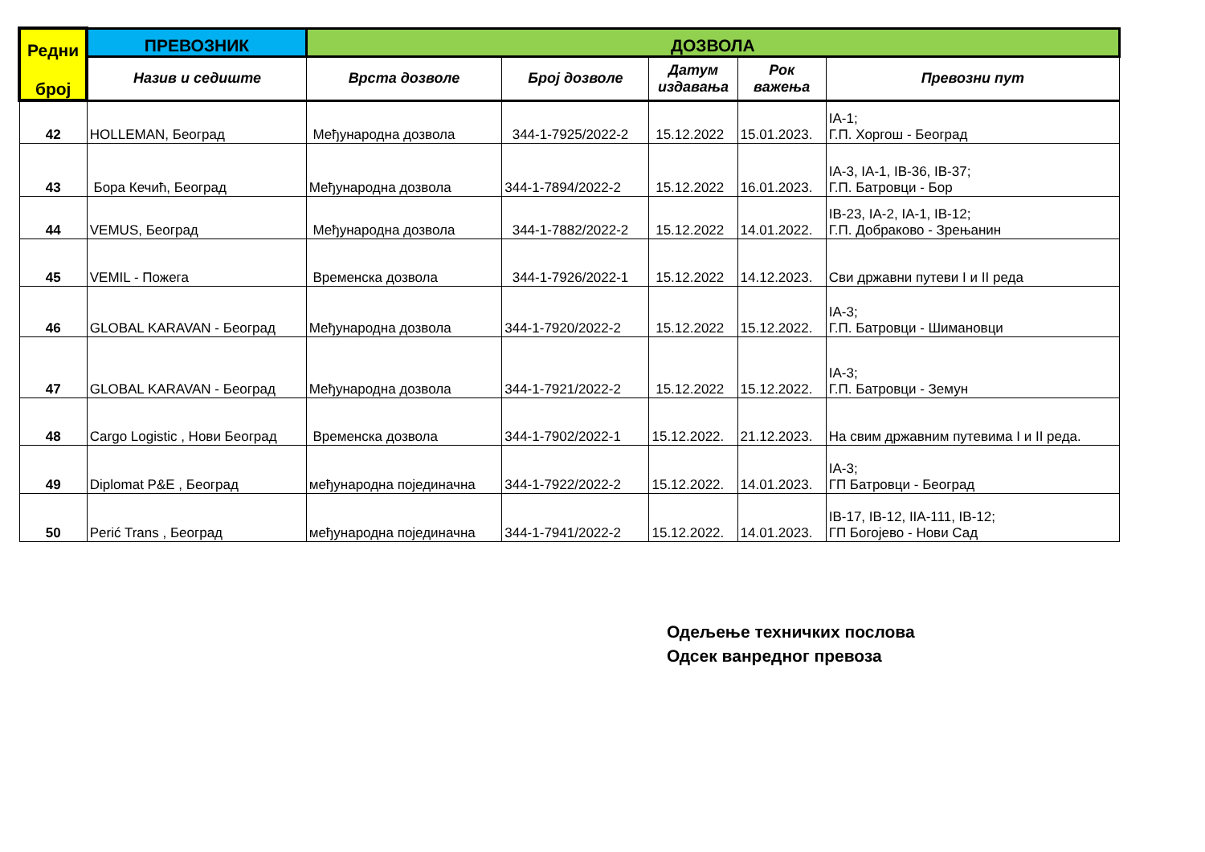| Редни број | ПРЕВОЗНИК | ДОЗВОЛА | | | | |
| --- | --- | --- | --- | --- | --- | --- |
| | Назив и седиште | Врста дозволе | Број дозволе | Датум издавања | Рок важења | Превозни пут |
| 42 | HOLLEMAN, Београд | Међународна дозвола | 344-1-7925/2022-2 | 15.12.2022 | 15.01.2023. | IA-1; Г.П. Хоргош - Београд |
| 43 | Бора Кечић, Београд | Међународна дозвола | 344-1-7894/2022-2 | 15.12.2022 | 16.01.2023. | IA-3, IA-1, IB-36, IB-37; Г.П. Батровци - Бор |
| 44 | VEMUS, Београд | Међународна дозвола | 344-1-7882/2022-2 | 15.12.2022 | 14.01.2022. | IB-23, IA-2, IA-1, IB-12; Г.П. Добраково - Зрењанин |
| 45 | VEMIL - Пожега | Временска дозвола | 344-1-7926/2022-1 | 15.12.2022 | 14.12.2023. | Сви државни путеви I и II реда |
| 46 | GLOBAL KARAVAN - Београд | Међународна дозвола | 344-1-7920/2022-2 | 15.12.2022 | 15.12.2022. | IA-3; Г.П. Батровци - Шимановци |
| 47 | GLOBAL KARAVAN - Београд | Међународна дозвола | 344-1-7921/2022-2 | 15.12.2022 | 15.12.2022. | IA-3; Г.П. Батровци - Земун |
| 48 | Cargo Logistic , Нови Београд | Временска дозвола | 344-1-7902/2022-1 | 15.12.2022. | 21.12.2023. | На свим државним путевима I и II реда. |
| 49 | Diplomat P&E , Београд | међународна појединачна | 344-1-7922/2022-2 | 15.12.2022. | 14.01.2023. | IA-3; ГП Батровци - Београд |
| 50 | Perić Trans , Београд | међународна појединачна | 344-1-7941/2022-2 | 15.12.2022. | 14.01.2023. | IB-17, IB-12, IIA-111, IB-12; ГП Богојево - Нови Сад |
Одељење техничких послова
Одсек ванредног превоза